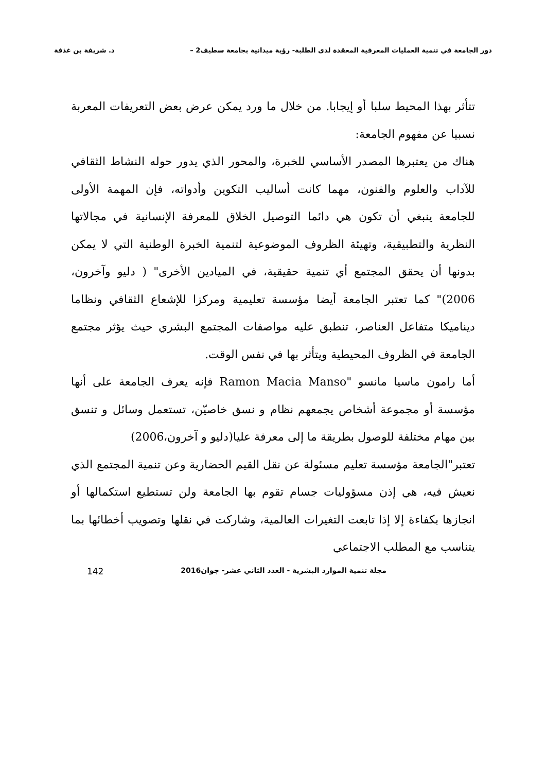دور الجامعة في تنمية العمليات المعرفية المعقدة لدى الطلبة- رؤية ميدانية بجامعة سطيف2 – د. شريفة بن غذفة
تتأثر بهذا المحيط سلبا أو إيجابا. من خلال ما ورد يمكن عرض بعض التعريفات المعربة نسبيا عن مفهوم الجامعة:
هناك من يعتبرها المصدر الأساسي للخبرة، والمحور الذي يدور حوله النشاط الثقافي للآداب والعلوم والفنون، مهما كانت أساليب التكوين وأدواته، فإن المهمة الأولى للجامعة ينبغي أن تكون هي دائما التوصيل الخلاق للمعرفة الإنسانية في مجالاتها النظرية والتطبيقية، وتهيئة الظروف الموضوعية لتنمية الخبرة الوطنية التي لا يمكن بدونها أن يحقق المجتمع أي تنمية حقيقية، في الميادين الأخرى" ( دليو وآخرون، 2006)" كما تعتبر الجامعة أيضا مؤسسة تعليمية ومركزا للإشعاع الثقافي ونظاما ديناميكا متفاعل العناصر، تنطبق عليه مواصفات المجتمع البشري حيث يؤثر مجتمع الجامعة في الظروف المحيطية ويتأثر بها في نفس الوقت.
أما رامون ماسيا مانسو "Ramon Macia Manso فإنه يعرف الجامعة على أنها مؤسسة أو مجموعة أشخاص يجمعهم نظام و نسق خاصيّن، تستعمل وسائل و تنسق بين مهام مختلفة للوصول بطريقة ما إلى معرفة عليا(دليو و آخرون،2006)
تعتبر"الجامعة مؤسسة تعليم مسئولة عن نقل القيم الحضارية وعن تنمية المجتمع الذي نعيش فيه، هي إذن مسؤوليات جسام تقوم بها الجامعة ولن تستطيع استكمالها أو انجازها بكفاءة إلا إذا تابعت التغيرات العالمية، وشاركت في نقلها وتصويب أخطائها بما يتناسب مع المطلب الاجتماعي
مجلة تنمية الموارد البشرية - العدد الثاني عشر- جوان2016 142